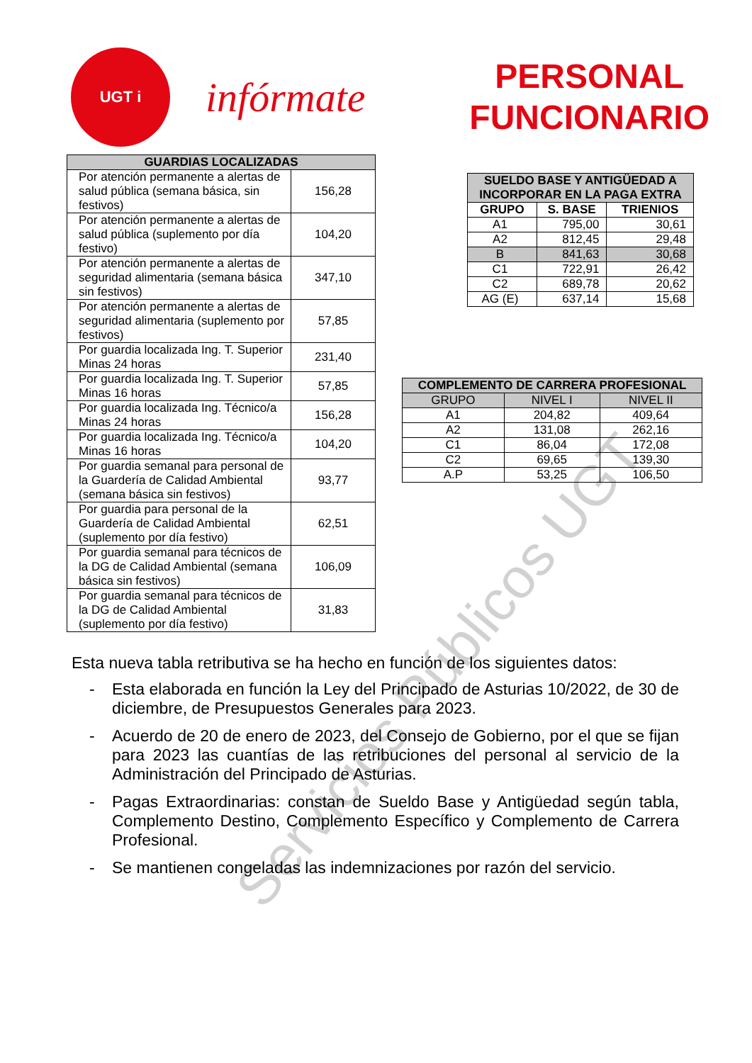UGT i
infórmate
PERSONAL
FUNCIONARIO
| GUARDIAS LOCALIZADAS | |
| --- | --- |
| Por atención permanente a alertas de salud pública (semana básica, sin festivos) | 156,28 |
| Por atención permanente a alertas de salud pública (suplemento por día festivo) | 104,20 |
| Por atención permanente a alertas de seguridad alimentaria (semana básica sin festivos) | 347,10 |
| Por atención permanente a alertas de seguridad alimentaria (suplemento por festivos) | 57,85 |
| Por guardia localizada Ing. T. Superior Minas 24 horas | 231,40 |
| Por guardia localizada Ing. T. Superior Minas 16 horas | 57,85 |
| Por guardia localizada Ing. Técnico/a Minas 24 horas | 156,28 |
| Por guardia localizada Ing. Técnico/a Minas 16 horas | 104,20 |
| Por guardia semanal para personal de la Guardería de Calidad Ambiental (semana básica sin festivos) | 93,77 |
| Por guardia para personal de la Guardería de Calidad Ambiental (suplemento por día festivo) | 62,51 |
| Por guardia semanal para técnicos de la DG de Calidad Ambiental (semana básica sin festivos) | 106,09 |
| Por guardia semanal para técnicos de la DG de Calidad Ambiental (suplemento por día festivo) | 31,83 |
| SUELDO BASE Y ANTIGÜEDAD A INCORPORAR EN LA PAGA EXTRA | | |
| --- | --- | --- |
| GRUPO | S. BASE | TRIENIOS |
| A1 | 795,00 | 30,61 |
| A2 | 812,45 | 29,48 |
| B | 841,63 | 30,68 |
| C1 | 722,91 | 26,42 |
| C2 | 689,78 | 20,62 |
| AG (E) | 637,14 | 15,68 |
| COMPLEMENTO DE CARRERA PROFESIONAL | | |
| --- | --- | --- |
| GRUPO | NIVEL I | NIVEL II |
| A1 | 204,82 | 409,64 |
| A2 | 131,08 | 262,16 |
| C1 | 86,04 | 172,08 |
| C2 | 69,65 | 139,30 |
| A.P | 53,25 | 106,50 |
Esta nueva tabla retributiva se ha hecho en función de los siguientes datos:
- Esta elaborada en función la Ley del Principado de Asturias 10/2022, de 30 de diciembre, de Presupuestos Generales para 2023.
- Acuerdo de 20 de enero de 2023, del Consejo de Gobierno, por el que se fijan para 2023 las cuantías de las retribuciones del personal al servicio de la Administración del Principado de Asturias.
- Pagas Extraordinarias: constan de Sueldo Base y Antigüedad según tabla, Complemento Destino, Complemento Específico y Complemento de Carrera Profesional.
- Se mantienen congeladas las indemnizaciones por razón del servicio.
Servicios Públicos UGT